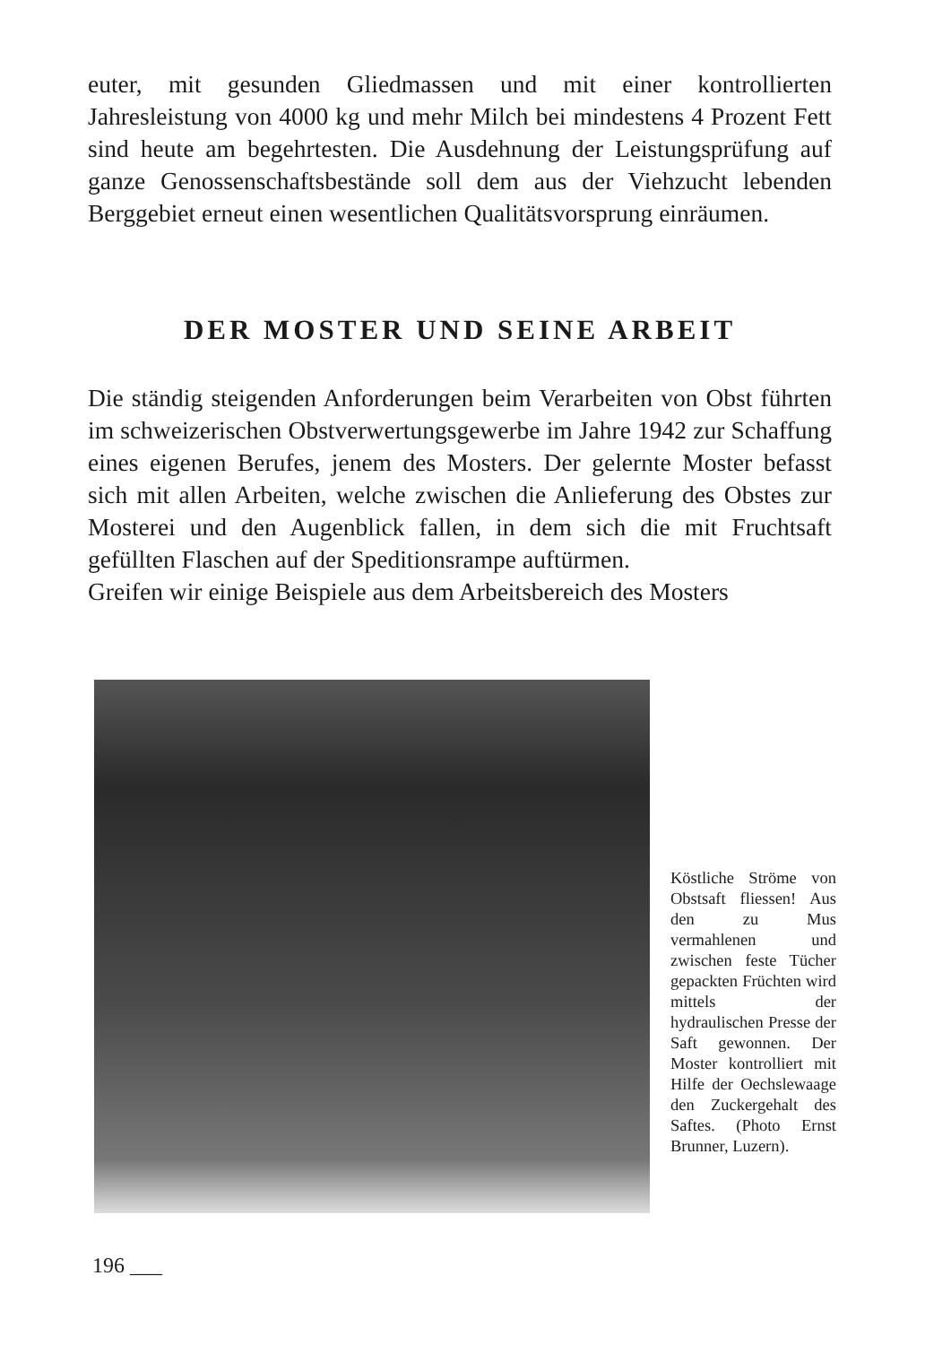euter, mit gesunden Gliedmassen und mit einer kontrollierten Jahresleistung von 4000 kg und mehr Milch bei mindestens 4 Prozent Fett sind heute am begehrtesten. Die Ausdehnung der Leistungsprüfung auf ganze Genossenschaftsbestände soll dem aus der Viehzucht lebenden Berggebiet erneut einen wesentlichen Qualitätsvorsprung einräumen.
DER MOSTER UND SEINE ARBEIT
Die ständig steigenden Anforderungen beim Verarbeiten von Obst führten im schweizerischen Obstverwertungsgewerbe im Jahre 1942 zur Schaffung eines eigenen Berufes, jenem des Mosters. Der gelernte Moster befasst sich mit allen Arbeiten, welche zwischen die Anlieferung des Obstes zur Mosterei und den Augenblick fallen, in dem sich die mit Fruchtsaft gefüllten Flaschen auf der Speditionsrampe auftürmen.
Greifen wir einige Beispiele aus dem Arbeitsbereich des Mosters
Köstliche Ströme von Obstsaft fliessen! Aus den zu Mus vermahlenen und zwischen feste Tücher gepackten Früchten wird mittels der hydraulischen Presse der Saft gewonnen. Der Moster kontrolliert mit Hilfe der Oechslewaage den Zuckergehalt des Saftes. (Photo Ernst Brunner, Luzern).
196 ___